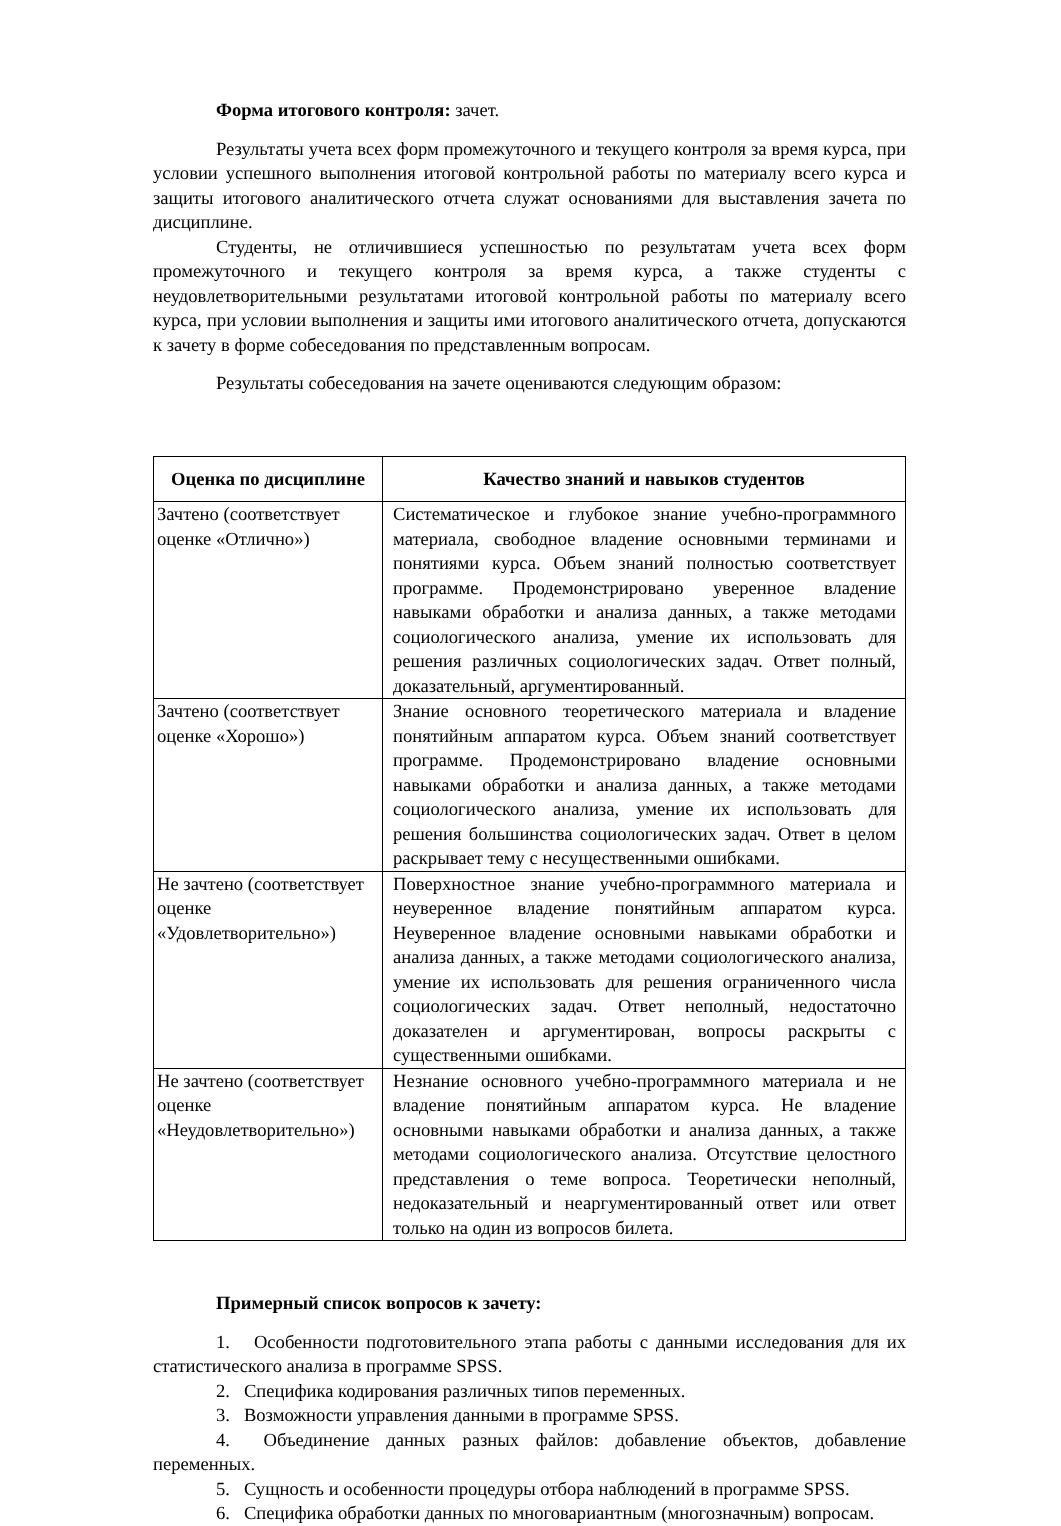Форма итогового контроля: зачет.
Результаты учета всех форм промежуточного и текущего контроля за время курса, при условии успешного выполнения итоговой контрольной работы по материалу всего курса и защиты итогового аналитического отчета служат основаниями для выставления зачета по дисциплине.
Студенты, не отличившиеся успешностью по результатам учета всех форм промежуточного и текущего контроля за время курса, а также студенты с неудовлетворительными результатами итоговой контрольной работы по материалу всего курса, при условии выполнения и защиты ими итогового аналитического отчета, допускаются к зачету в форме собеседования по представленным вопросам.
Результаты собеседования на зачете оцениваются следующим образом:
| Оценка по дисциплине | Качество знаний и навыков студентов |
| --- | --- |
| Зачтено (соответствует оценке «Отлично») | Систематическое и глубокое знание учебно-программного материала, свободное владение основными терминами и понятиями курса. Объем знаний полностью соответствует программе. Продемонстрировано уверенное владение навыками обработки и анализа данных, а также методами социологического анализа, умение их использовать для решения различных социологических задач. Ответ полный, доказательный, аргументированный. |
| Зачтено (соответствует оценке «Хорошо») | Знание основного теоретического материала и владение понятийным аппаратом курса. Объем знаний соответствует программе. Продемонстрировано владение основными навыками обработки и анализа данных, а также методами социологического анализа, умение их использовать для решения большинства социологических задач. Ответ в целом раскрывает тему с несущественными ошибками. |
| Не зачтено (соответствует оценке «Удовлетворительно») | Поверхностное знание учебно-программного материала и неуверенное владение понятийным аппаратом курса. Неуверенное владение основными навыками обработки и анализа данных, а также методами социологического анализа, умение их использовать для решения ограниченного числа социологических задач. Ответ неполный, недостаточно доказателен и аргументирован, вопросы раскрыты с существенными ошибками. |
| Не зачтено (соответствует оценке «Неудовлетворительно») | Незнание основного учебно-программного материала и не владение понятийным аппаратом курса. Не владение основными навыками обработки и анализа данных, а также методами социологического анализа. Отсутствие целостного представления о теме вопроса. Теоретически неполный, недоказательный и неаргументированный ответ или ответ только на один из вопросов билета. |
Примерный список вопросов к зачету:
1. Особенности подготовительного этапа работы с данными исследования для их статистического анализа в программе SPSS.
2. Специфика кодирования различных типов переменных.
3. Возможности управления данными в программе SPSS.
4. Объединение данных разных файлов: добавление объектов, добавление переменных.
5. Сущность и особенности процедуры отбора наблюдений в программе SPSS.
6. Специфика обработки данных по многовариантным (многозначным) вопросам.